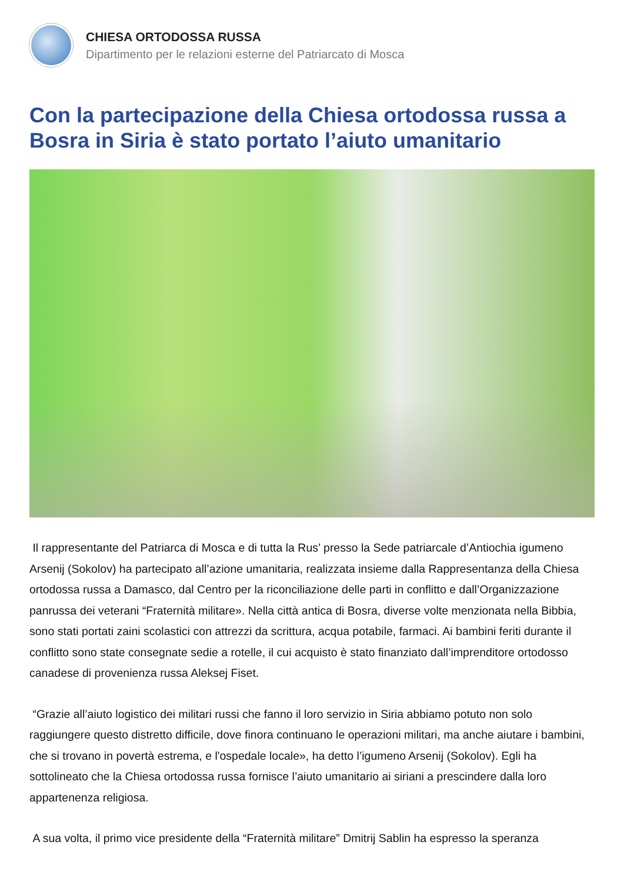CHIESA ORTODOSSA RUSSA
Dipartimento per le relazioni esterne del Patriarcato di Mosca
Con la partecipazione della Chiesa ortodossa russa a Bosra in Siria è stato portato l’aiuto umanitario
Il rappresentante del Patriarca di Mosca e di tutta la Rus’ presso la Sede patriarcale d’Antiochia igumeno Arsenij (Sokolov) ha partecipato all’azione umanitaria, realizzata insieme dalla Rappresentanza della Chiesa ortodossa russa a Damasco, dal Centro per la riconciliazione delle parti in conflitto e dall’Organizzazione panrussa dei veterani “Fraternità militare». Nella città antica di Bosra, diverse volte menzionata nella Bibbia, sono stati portati zaini scolastici con attrezzi da scrittura, acqua potabile, farmaci. Ai bambini feriti durante il conflitto sono state consegnate sedie a rotelle, il cui acquisto è stato finanziato dall’imprenditore ortodosso canadese di provenienza russa Aleksej Fiset.
“Grazie all’aiuto logistico dei militari russi che fanno il loro servizio in Siria abbiamo potuto non solo raggiungere questo distretto difficile, dove finora continuano le operazioni militari, ma anche aiutare i bambini, che si trovano in povertà estrema, e l'ospedale locale», ha detto l’igumeno Arsenij (Sokolov). Egli ha sottolineato che la Chiesa ortodossa russa fornisce l’aiuto umanitario ai siriani a prescindere dalla loro appartenenza religiosa.
A sua volta, il primo vice presidente della “Fraternità militare” Dmitrij Sablin ha espresso la speranza